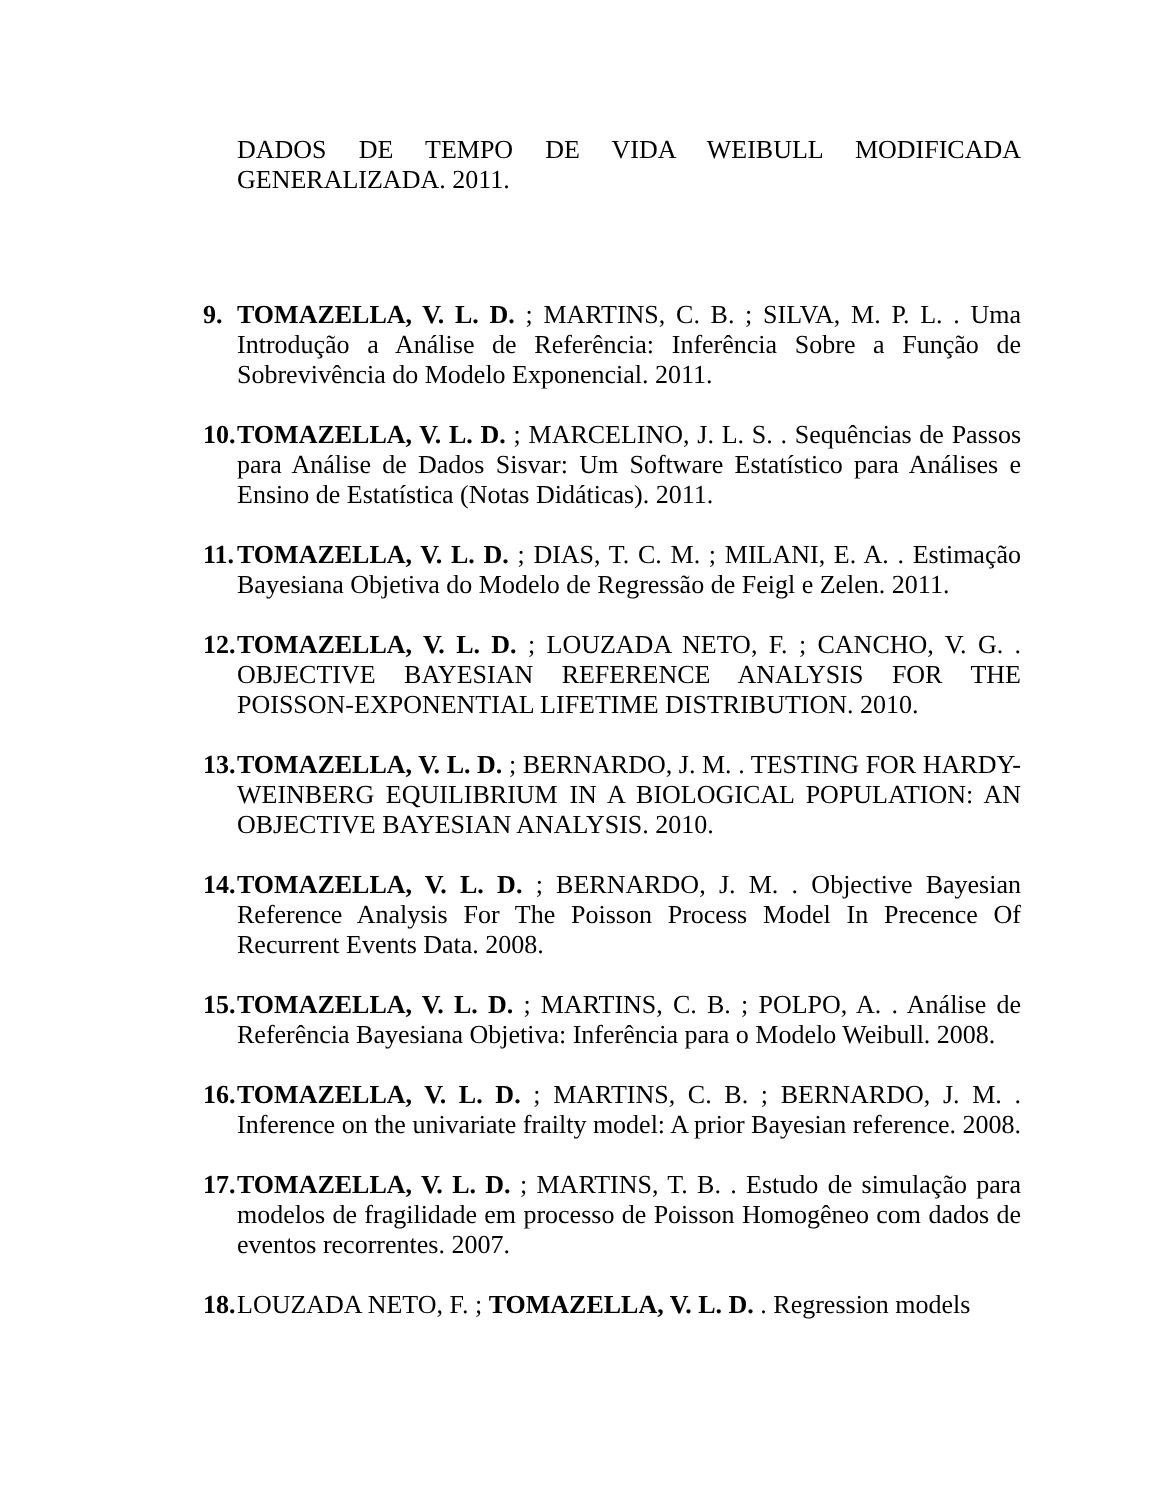DADOS DE TEMPO DE VIDA WEIBULL MODIFICADA GENERALIZADA. 2011.
9. TOMAZELLA, V. L. D. ; MARTINS, C. B. ; SILVA, M. P. L. . Uma Introdução a Análise de Referência: Inferência Sobre a Função de Sobrevivência do Modelo Exponencial. 2011.
10. TOMAZELLA, V. L. D. ; MARCELINO, J. L. S. . Sequências de Passos para Análise de Dados Sisvar: Um Software Estatístico para Análises e Ensino de Estatística (Notas Didáticas). 2011.
11. TOMAZELLA, V. L. D. ; DIAS, T. C. M. ; MILANI, E. A. . Estimação Bayesiana Objetiva do Modelo de Regressão de Feigl e Zelen. 2011.
12. TOMAZELLA, V. L. D. ; LOUZADA NETO, F. ; CANCHO, V. G. . OBJECTIVE BAYESIAN REFERENCE ANALYSIS FOR THE POISSON-EXPONENTIAL LIFETIME DISTRIBUTION. 2010.
13. TOMAZELLA, V. L. D. ; BERNARDO, J. M. . TESTING FOR HARDY-WEINBERG EQUILIBRIUM IN A BIOLOGICAL POPULATION: AN OBJECTIVE BAYESIAN ANALYSIS. 2010.
14. TOMAZELLA, V. L. D. ; BERNARDO, J. M. . Objective Bayesian Reference Analysis For The Poisson Process Model In Precence Of Recurrent Events Data. 2008.
15. TOMAZELLA, V. L. D. ; MARTINS, C. B. ; POLPO, A. . Análise de Referência Bayesiana Objetiva: Inferência para o Modelo Weibull. 2008.
16. TOMAZELLA, V. L. D. ; MARTINS, C. B. ; BERNARDO, J. M. . Inference on the univariate frailty model: A prior Bayesian reference. 2008.
17. TOMAZELLA, V. L. D. ; MARTINS, T. B. . Estudo de simulação para modelos de fragilidade em processo de Poisson Homogêneo com dados de eventos recorrentes. 2007.
18. LOUZADA NETO, F. ; TOMAZELLA, V. L. D. . Regression models